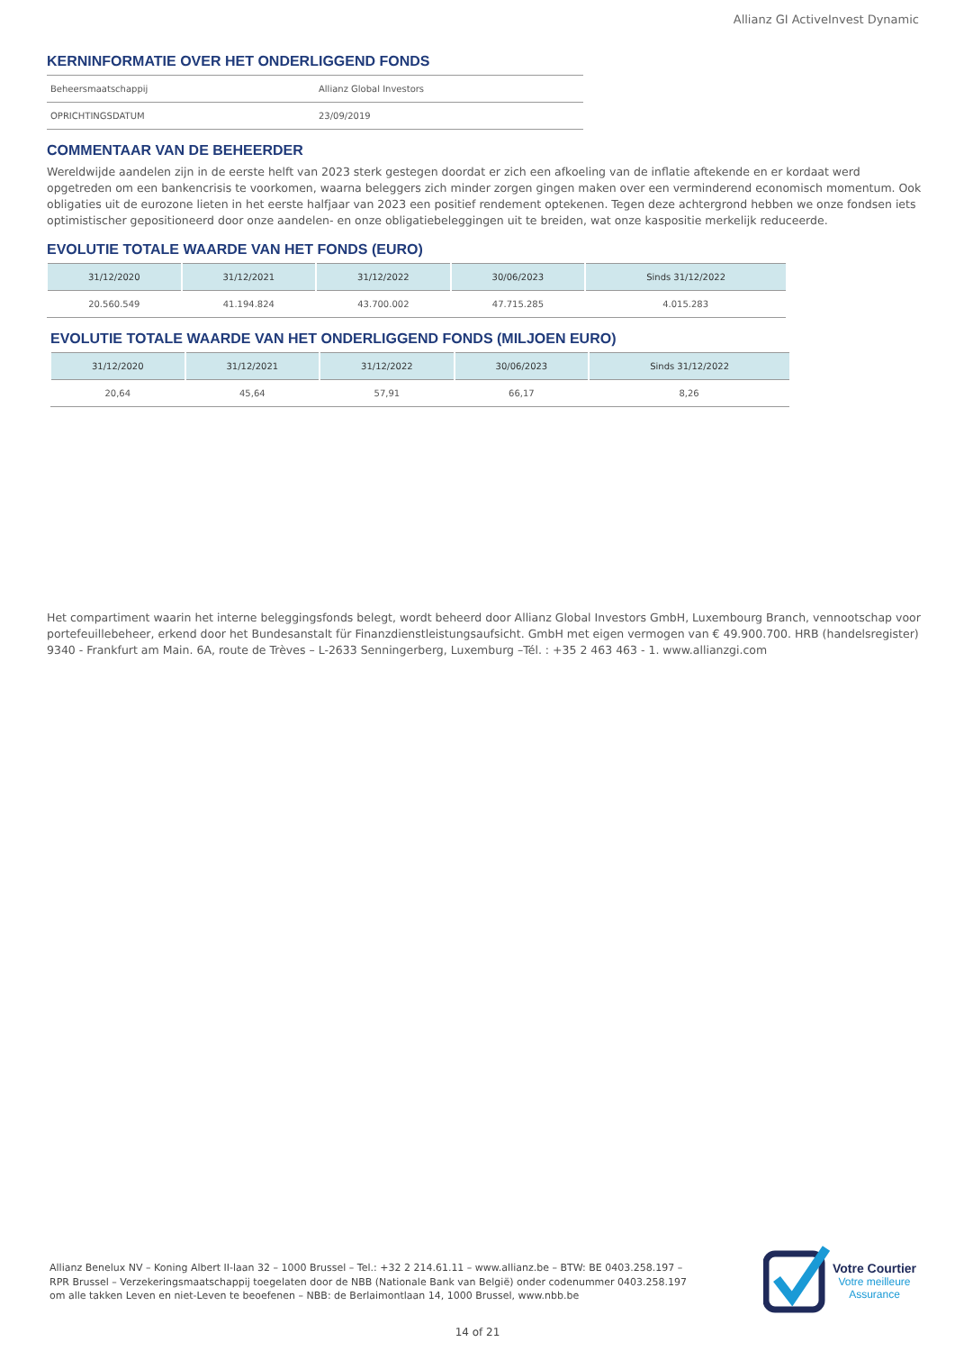Allianz GI ActiveInvest Dynamic
KERNINFORMATIE OVER HET ONDERLIGGEND FONDS
| Beheersmaatschappij | Allianz Global Investors |
| OPRICHTINGSDATUM | 23/09/2019 |
COMMENTAAR VAN DE BEHEERDER
Wereldwijde aandelen zijn in de eerste helft van 2023 sterk gestegen doordat er zich een afkoeling van de inflatie aftekende en er kordaat werd opgetreden om een bankencrisis te voorkomen, waarna beleggers zich minder zorgen gingen maken over een verminderend economisch momentum. Ook obligaties uit de eurozone lieten in het eerste halfjaar van 2023 een positief rendement optekenen. Tegen deze achtergrond hebben we onze fondsen iets optimistischer gepositioneerd door onze aandelen- en onze obligatiebeleggingen uit te breiden, wat onze kaspositie merkelijk reduceerde.
EVOLUTIE TOTALE WAARDE VAN HET FONDS (EURO)
| 31/12/2020 | 31/12/2021 | 31/12/2022 | 30/06/2023 | Sinds 31/12/2022 |
| --- | --- | --- | --- | --- |
| 20.560.549 | 41.194.824 | 43.700.002 | 47.715.285 | 4.015.283 |
EVOLUTIE TOTALE WAARDE VAN HET ONDERLIGGEND FONDS (MILJOEN EURO)
| 31/12/2020 | 31/12/2021 | 31/12/2022 | 30/06/2023 | Sinds 31/12/2022 |
| --- | --- | --- | --- | --- |
| 20,64 | 45,64 | 57,91 | 66,17 | 8,26 |
Het compartiment waarin het interne beleggingsfonds belegt, wordt beheerd door Allianz Global Investors GmbH, Luxembourg Branch, vennootschap voor portefeuillebeheer, erkend door het Bundesanstalt für Finanzdienstleistungsaufsicht. GmbH met eigen vermogen van € 49.900.700. HRB (handelsregister) 9340 - Frankfurt am Main. 6A, route de Trèves – L-2633 Senningerberg, Luxemburg –Tél. : +35 2 463 463 - 1. www.allianzgi.com
Allianz Benelux NV – Koning Albert II-laan 32 – 1000 Brussel – Tel.: +32 2 214.61.11 – www.allianz.be – BTW: BE 0403.258.197 – RPR Brussel – Verzekeringsmaatschappij toegelaten door de NBB (Nationale Bank van België) onder codenummer 0403.258.197 om alle takken Leven en niet-Leven te beoefenen – NBB: de Berlaimontlaan 14, 1000 Brussel, www.nbb.be
Votre Courtier
Votre meilleure
Assurance
14 of 21